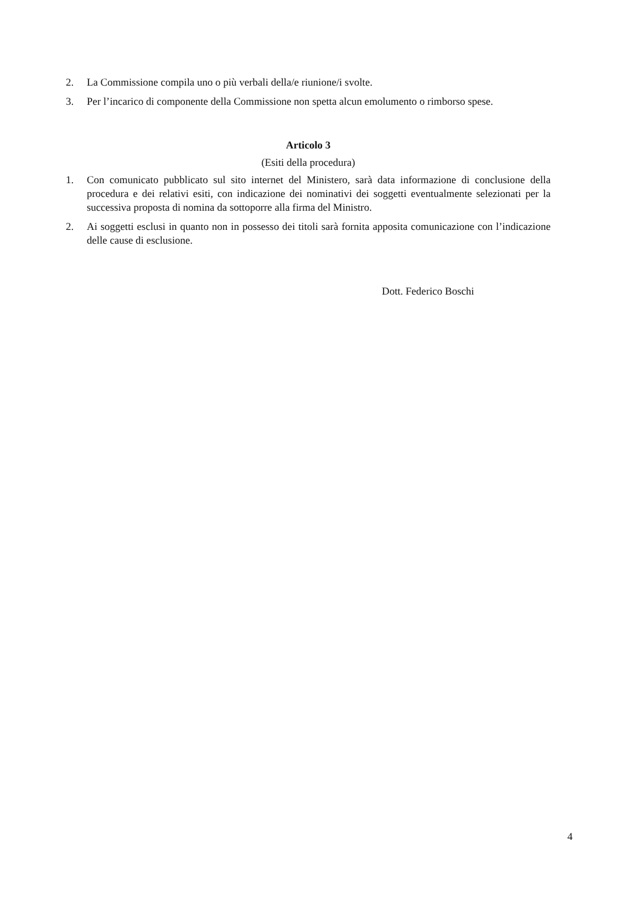2. La Commissione compila uno o più verbali della/e riunione/i svolte.
3. Per l’incarico di componente della Commissione non spetta alcun emolumento o rimborso spese.
Articolo 3
(Esiti della procedura)
1. Con comunicato pubblicato sul sito internet del Ministero, sarà data informazione di conclusione della procedura e dei relativi esiti, con indicazione dei nominativi dei soggetti eventualmente selezionati per la successiva proposta di nomina da sottoporre alla firma del Ministro.
2. Ai soggetti esclusi in quanto non in possesso dei titoli sarà fornita apposita comunicazione con l’indicazione delle cause di esclusione.
Dott. Federico Boschi
4